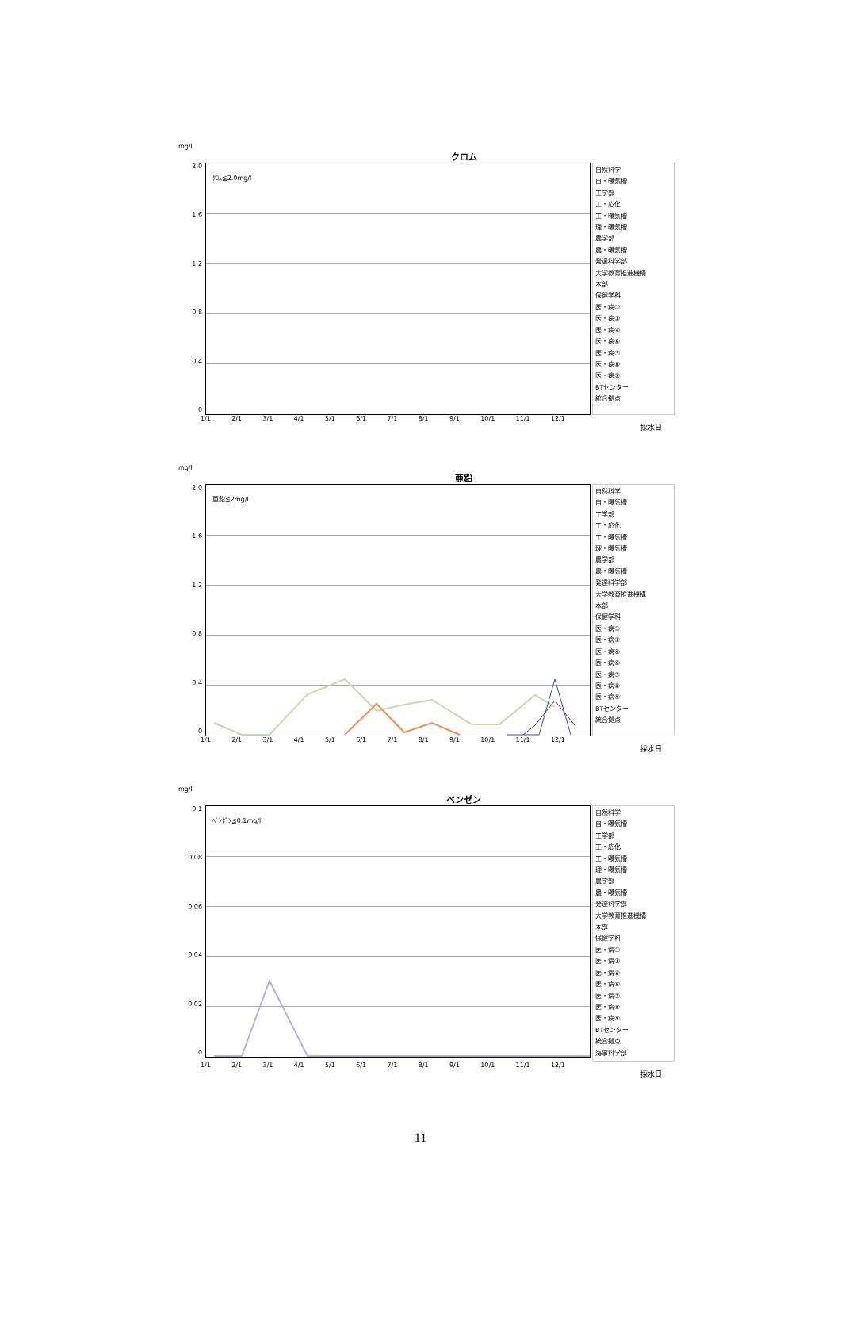mg/l
クロム
2.0
1.6
1.2
0.8
0.4
0
ｸﾛﾑ≦2.0mg/l
自然科学
自・曝気槽
工学部
工・応化
工・曝気槽
理・曝気槽
農学部
農・曝気槽
発達科学部
大学教育推進機構
本部
保健学科
医・病①
医・病③
医・病④
医・病⑥
医・病⑦
医・病⑧
医・病⑨
BTセンター
統合拠点
1/1 2/1 3/1 4/1 5/1 6/1 7/1 8/1 9/1 10/1 11/1 12/1
採水日
mg/l
亜鉛
2.0
1.6
1.2
0.8
0.4
0
亜鉛≦2mg/l
自然科学
自・曝気槽
工学部
工・応化
工・曝気槽
理・曝気槽
農学部
農・曝気槽
発達科学部
大学教育推進機構
本部
保健学科
医・病①
医・病③
医・病④
医・病⑥
医・病⑦
医・病⑧
医・病⑨
BTセンター
統合拠点
1/1 2/1 3/1 4/1 5/1 6/1 7/1 8/1 9/1 10/1 11/1 12/1
採水日
mg/l
ベンゼン
0.1
0.08
0.06
0.04
0.02
0
ﾍﾞﾝｾﾞﾝ≦0.1mg/l
自然科学
自・曝気槽
工学部
工・応化
工・曝気槽
理・曝気槽
農学部
農・曝気槽
発達科学部
大学教育推進機構
本部
保健学科
医・病①
医・病③
医・病④
医・病⑥
医・病⑦
医・病⑧
医・病⑨
BTセンター
統合拠点
海事科学部
1/1 2/1 3/1 4/1 5/1 6/1 7/1 8/1 9/1 10/1 11/1 12/1
採水日
11